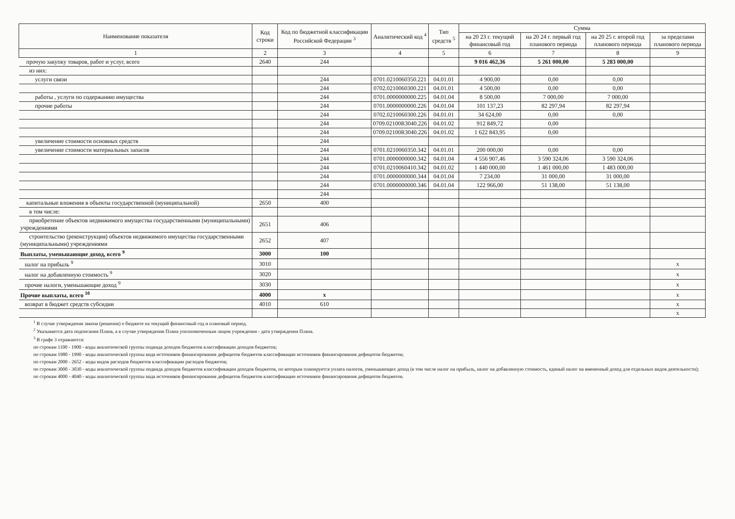| Наименование показателя | Код строки | Код по бюджетной классификации Российской Федерации <sup>3</sup> | Аналитический код <sup>4</sup> | Тип средств <sup>5</sup> | Сумма | | | |
| --- | --- | --- | --- | --- | --- | --- | --- | --- |
| | | | | | на 20 23 г. текущий финансовый год | на 20 24 г. первый год планового периода | на 20 25 г. второй год планового периода | за пределами планового периода |
| 1 | 2 | 3 | 4 | 5 | 6 | 7 | 8 | 9 |
| прочую закупку товаров, работ и услуг, всего | 2640 | 244 | | | 9 016 462,36 | 5 261 000,00 | 5 283 000,00 | |
| из них: | | | | | | | | |
| услуги связи | | 244 | 0701.0210060350.221 | 04.01.01 | 4 900,00 | 0,00 | 0,00 | |
| | | 244 | 0702.0210060300.221 | 04.01.01 | 4 500,00 | 0,00 | 0,00 | |
| работы , услуги по содержанию имущества | | 244 | 0701.0000000000.225 | 04.01.04 | 8 500,00 | 7 000,00 | 7 000,00 | |
| прочие работы | | 244 | 0701.0000000000.226 | 04.01.04 | 101 137,23 | 82 297,94 | 82 297,94 | |
| | | 244 | 0702.0210060300.226 | 04.01.01 | 34 624,00 | 0,00 | 0,00 | |
| | | 244 | 0709.02100R3040.226 | 04.01.02 | 912 849,72 | 0,00 | | |
| | | 244 | 0709.02100R3040.226 | 04.01.02 | 1 622 843,95 | 0,00 | | |
| увеличение стоимости основных средств | | 244 | | | | | | |
| увеличение стоимости материальных запасов | | 244 | 0701.0210060350.342 | 04.01.01 | 200 000,00 | 0,00 | 0,00 | |
| | | 244 | 0701.0000000000.342 | 04.01.04 | 4 556 907,46 | 3 590 324,06 | 3 590 324,06 | |
| | | 244 | 0701.0210060410.342 | 04.01.02 | 1 440 000,00 | 1 461 000,00 | 1 483 000,00 | |
| | | 244 | 0701.0000000000.344 | 04.01.04 | 7 234,00 | 31 000,00 | 31 000,00 | |
| | | 244 | 0701.0000000000.346 | 04.01.04 | 122 966,00 | 51 138,00 | 51 138,00 | |
| | | 244 | | | | | | |
| капитальные вложения в объекты государственной (муниципальной) | 2650 | 400 | | | | | | |
| в том числе: | | | | | | | | |
| приобретение объектов недвижимого имущества государственными (муниципальными) учреждениями | 2651 | 406 | | | | | | |
| строительство (реконструкция) объектов недвижимого имущества государственными (муниципальными) учреждениями | 2652 | 407 | | | | | | |
| Выплаты, уменьшающие доход, всего <sup>9</sup> | 3000 | 100 | | | | | | |
| налог на прибыль <sup>9</sup> | 3010 | | | | | | | x |
| налог на добавленную стоимость <sup>9</sup> | 3020 | | | | | | | x |
| прочие налоги, уменьшающие доход <sup>9</sup> | 3030 | | | | | | | x |
| Прочие выплаты, всего <sup>10</sup> | 4000 | x | | | | | | x |
| возврат в бюджет средств субсидии | 4010 | 610 | | | | | | x |
| | | | | | | | | x |
<sup>1</sup> В случае утверждения закона (решения) о бюджете на текущий финансовый год и плановый период.
<sup>2</sup> Указывается дата подписания Плана, а в случае утверждения Плана уполномоченным лицом учреждения - дата утверждения Плана.
<sup>3</sup> В графе 3 отражаются:
по строкам 1100 - 1900 - коды аналитической группы подвида доходов бюджетов классификации доходов бюджетов;
по строкам 1980 - 1990 - коды аналитической группы вида источников финансирования дефицитов бюджетов классификации источников финансирования дефицитов бюджетов;
по строкам 2000 - 2652 - коды видов расходов бюджетов классификации расходов бюджетов;
по строкам 3000 - 3030 - коды аналитической группы подвида доходов бюджетов классификации доходов бюджетов, по которым планируется уплата налогов, уменьшающих доход (в том числе налог на прибыль, налог на добавленную стоимость, единый налог на вмененный доход для отдельных видов деятельности);
по строкам 4000 - 4040 - коды аналитической группы вида источников финансирования дефицитов бюджетов классификации источников финансирования дефицитов бюджетов.